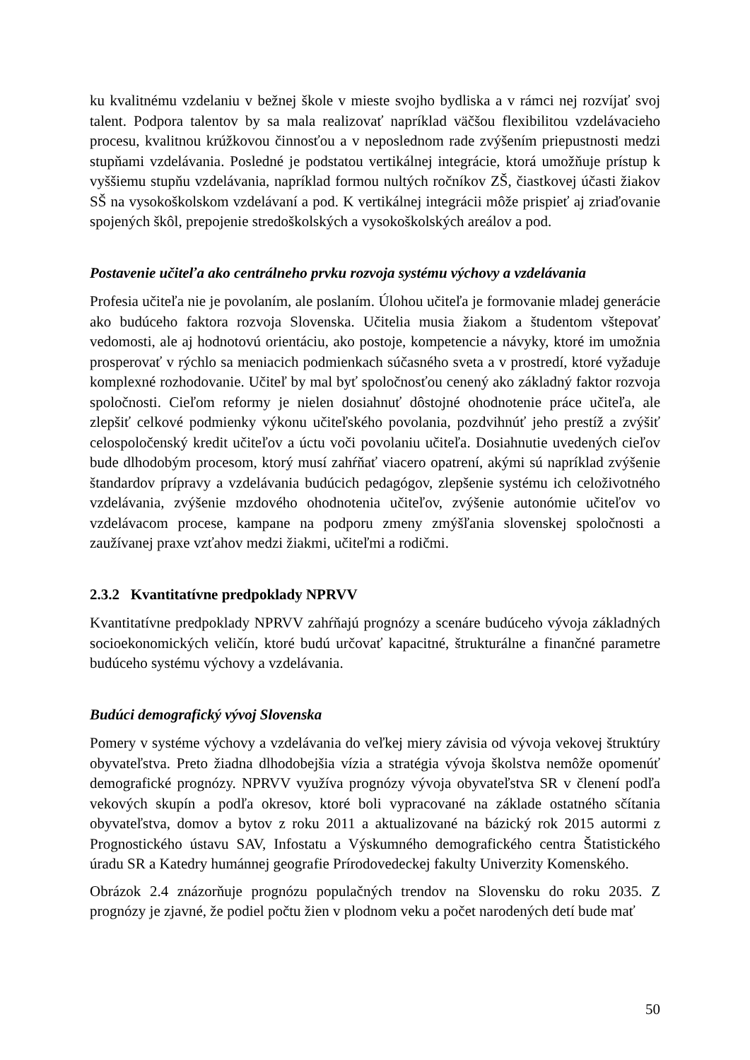ku kvalitnému vzdelaniu v bežnej škole v mieste svojho bydliska a v rámci nej rozvíjať svoj talent. Podpora talentov by sa mala realizovať napríklad väčšou flexibilitou vzdelávacieho procesu, kvalitnou krúžkovou činnosťou a v neposlednom rade zvýšením priepustnosti medzi stupňami vzdelávania. Posledné je podstatou vertikálnej integrácie, ktorá umožňuje prístup k vyššiemu stupňu vzdelávania, napríklad formou nultých ročníkov ZŠ, čiastkovej účasti žiakov SŠ na vysokoškolskom vzdelávaní a pod. K vertikálnej integrácii môže prispieť aj zriaďovanie spojených škôl, prepojenie stredoškolských a vysokoškolských areálov a pod.
Postavenie učiteľa ako centrálneho prvku rozvoja systému výchovy a vzdelávania
Profesia učiteľa nie je povolaním, ale poslaním. Úlohou učiteľa je formovanie mladej generácie ako budúceho faktora rozvoja Slovenska. Učitelia musia žiakom a študentom vštepovať vedomosti, ale aj hodnotovú orientáciu, ako postoje, kompetencie a návyky, ktoré im umožnia prosperovať v rýchlo sa meniacich podmienkach súčasného sveta a v prostredí, ktoré vyžaduje komplexné rozhodovanie. Učiteľ by mal byť spoločnosťou cenený ako základný faktor rozvoja spoločnosti. Cieľom reformy je nielen dosiahnuť dôstojné ohodnotenie práce učiteľa, ale zlepšiť celkové podmienky výkonu učiteľského povolania, pozdvihnúť jeho prestíž a zvýšiť celospoločenský kredit učiteľov a úctu voči povolaniu učiteľa. Dosiahnutie uvedených cieľov bude dlhodobým procesom, ktorý musí zahŕňať viacero opatrení, akými sú napríklad zvýšenie štandardov prípravy a vzdelávania budúcich pedagógov, zlepšenie systému ich celoživotného vzdelávania, zvýšenie mzdového ohodnotenia učiteľov, zvýšenie autonómie učiteľov vo vzdelávacom procese, kampane na podporu zmeny zmýšľania slovenskej spoločnosti a zaužívanej praxe vzťahov medzi žiakmi, učiteľmi a rodičmi.
2.3.2 Kvantitatívne predpoklady NPRVV
Kvantitatívne predpoklady NPRVV zahŕňajú prognózy a scenáre budúceho vývoja základných socioekonomických veličín, ktoré budú určovať kapacitné, štrukturálne a finančné parametre budúceho systému výchovy a vzdelávania.
Budúci demografický vývoj Slovenska
Pomery v systéme výchovy a vzdelávania do veľkej miery závisia od vývoja vekovej štruktúry obyvateľstva. Preto žiadna dlhodobejšia vízia a stratégia vývoja školstva nemôže opomenúť demografické prognózy. NPRVV využíva prognózy vývoja obyvateľstva SR v členení podľa vekových skupín a podľa okresov, ktoré boli vypracované na základe ostatného sčítania obyvateľstva, domov a bytov z roku 2011 a aktualizované na bázický rok 2015 autormi z Prognostického ústavu SAV, Infostatu a Výskumného demografického centra Štatistického úradu SR a Katedry humánnej geografie Prírodovedeckej fakulty Univerzity Komenského.
Obrázok 2.4 znázorňuje prognózu populačných trendov na Slovensku do roku 2035. Z prognózy je zjavné, že podiel počtu žien v plodnom veku a počet narodených detí bude mať
50